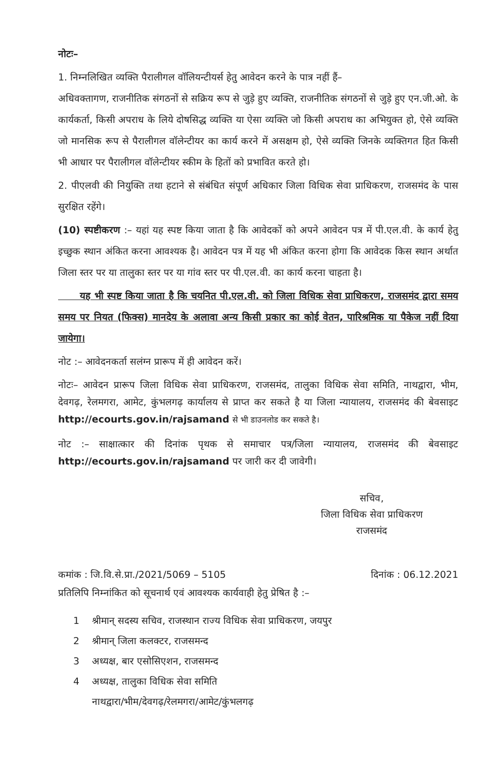नोटः–
1. निम्नलिखित व्यक्ति पैरालीगल वॉलियन्टीयर्स हेतु आवेदन करने के पात्र नहीं हैं–
अधिवक्तागण, राजनीतिक संगठनों से सक्रिय रूप से जुड़े हुए व्यक्ति, राजनीतिक संगठनों से जुड़े हुए एन.जी.ओ. के कार्यकर्ता, किसी अपराध के लिये दोषसिद्ध व्यक्ति या ऐसा व्यक्ति जो किसी अपराध का अभियुक्त हो, ऐसे व्यक्ति जो मानसिक रूप से पैरालीगल वॉलेन्टीयर का कार्य करने में असक्षम हो, ऐसे व्यक्ति जिनके व्यक्तिगत हित किसी भी आधार पर पैरालीगल वॉलेन्टीयर स्कीम के हितों को प्रभावित करते हो।
2. पीएलवी की नियुक्ति तथा हटाने से संबंधित संपूर्ण अधिकार जिला विधिक सेवा प्राधिकरण, राजसमंद के पास सुरक्षित रहेंगे।
(10) स्पष्टीकरण :– यहां यह स्पष्ट किया जाता है कि आवेदकों को अपने आवेदन पत्र में पी.एल.वी. के कार्य हेतु इच्छुक स्थान अंकित करना आवश्यक है। आवेदन पत्र में यह भी अंकित करना होगा कि आवेदक किस स्थान अर्थात जिला स्तर पर या तालुका स्तर पर या गांव स्तर पर पी.एल.वी. का कार्य करना चाहता है।
यह भी स्पष्ट किया जाता है कि चयनित पी.एल.वी. को जिला विधिक सेवा प्राधिकरण, राजसमंद द्वारा समय समय पर नियत (फिक्स) मानदेय के अलावा अन्य किसी प्रकार का कोई वेतन, पारिश्रमिक या पैकेज नहीं दिया जायेगा।
नोट :– आवेदनकर्ता सलंग्न प्रारूप में ही आवेदन करें।
नोटः– आवेदन प्रारूप जिला विधिक सेवा प्राधिकरण, राजसमंद, तालुका विधिक सेवा समिति, नाथद्वारा, भीम, देवगढ़, रेलमगरा, आमेट, कुंभलगढ़ कार्यालय से प्राप्त कर सकते है या जिला न्यायालय, राजसमंद की बेवसाइट http://ecourts.gov.in/rajsamand से भी डाउनलोड कर सकते है।
नोट :– साक्षात्कार की दिनांक पृथक से समाचार पत्र/जिला न्यायालय, राजसमंद की बेवसाइट http://ecourts.gov.in/rajsamand पर जारी कर दी जावेगी।
सचिव,
जिला विधिक सेवा प्राधिकरण
राजसमंद
कमांक : जि.वि.से.प्रा./2021/5069 – 5105 दिनांक : 06.12.2021
प्रतिलिपि निम्नांकित को सूचनार्थ एवं आवश्यक कार्यवाही हेतु प्रेषित है :–
1 श्रीमान् सदस्य सचिव, राजस्थान राज्य विधिक सेवा प्राधिकरण, जयपुर
2 श्रीमान् जिला कलक्टर, राजसमन्द
3 अध्यक्ष, बार एसोसिएशन, राजसमन्द
4 अध्यक्ष, तालुका विधिक सेवा समिति
नाथद्वारा/भीम/देवगढ़/रेलमगरा/आमेट/कुंभलगढ़